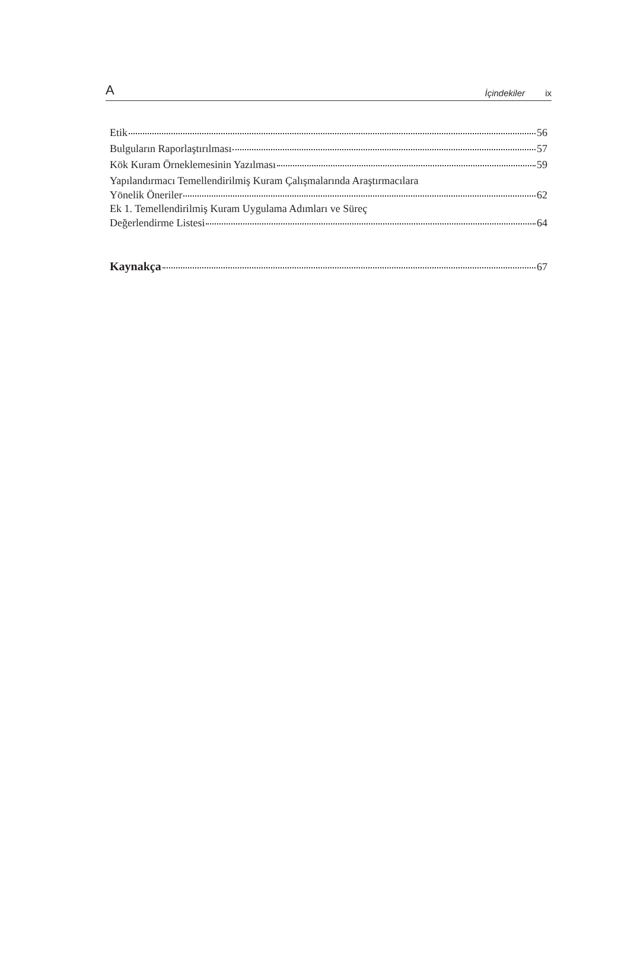A İçindekiler ix
Etik 56
Bulguların Raporlaştırılması 57
Kök Kuram Örneklemesinin Yazılması 59
Yapılandırmacı Temellendirilmiş Kuram Çalışmalarında Araştırmacılara
Yönelik Öneriler 62
Ek 1. Temellendirilmiş Kuram Uygulama Adımları ve Süreç
Değerlendirme Listesi 64
Kaynakça 67